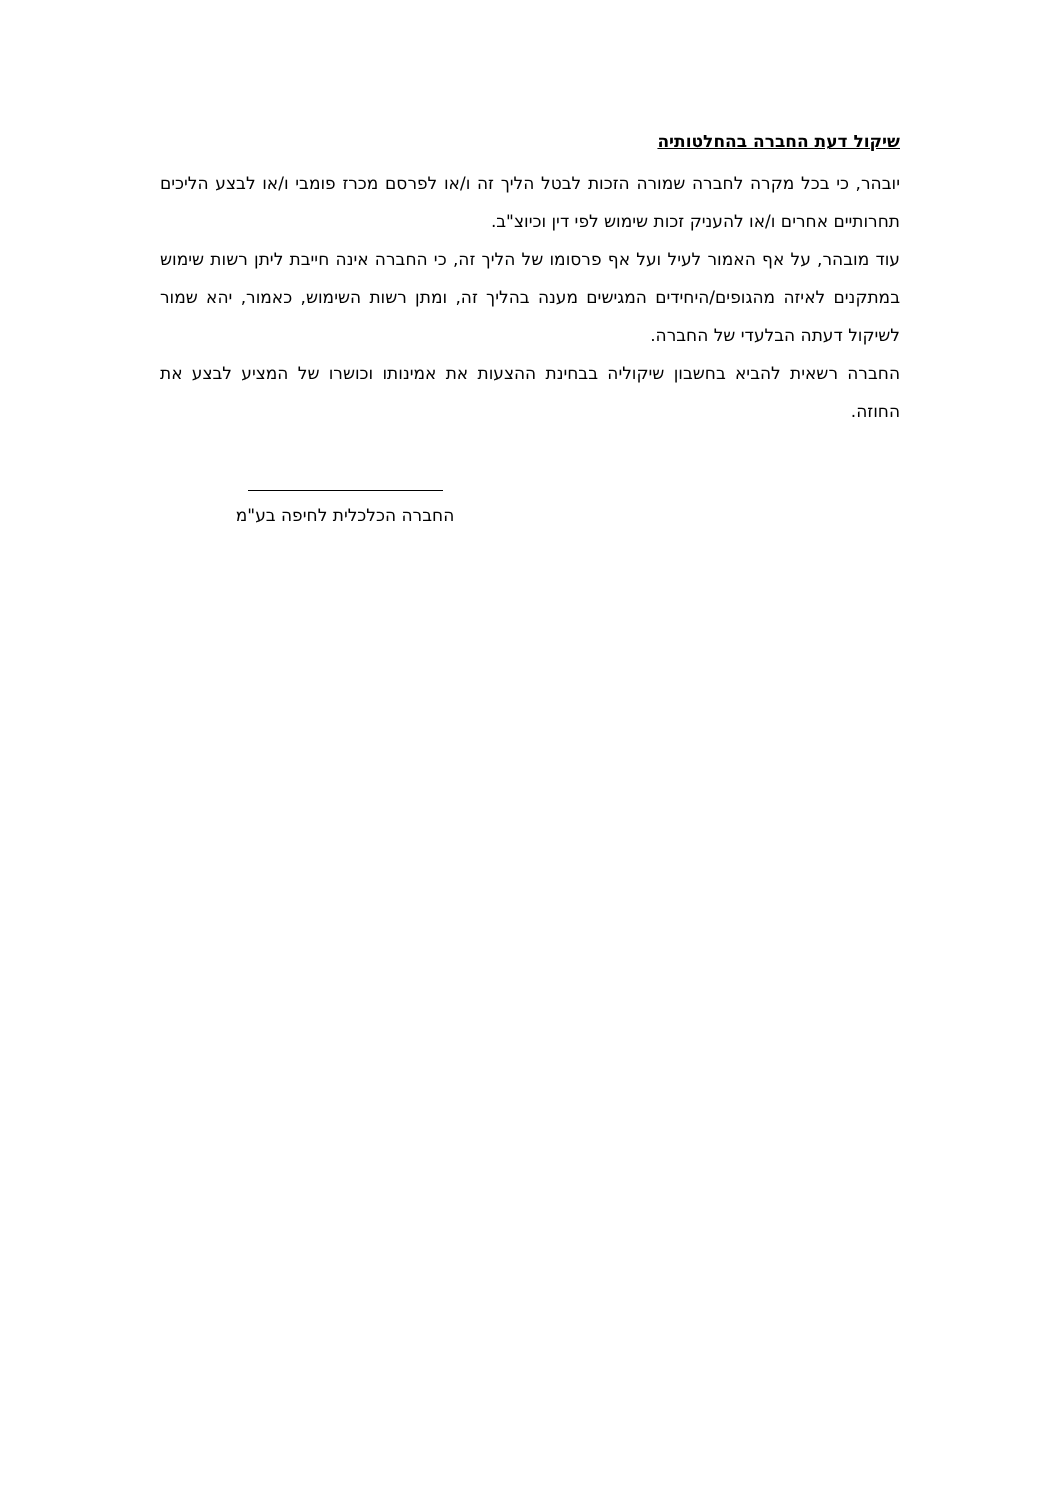שיקול דעת החברה בהחלטותיה
יובהר, כי בכל מקרה לחברה שמורה הזכות לבטל הליך זה ו/או לפרסם מכרז פומבי ו/או לבצע הליכים תחרותיים אחרים ו/או להעניק זכות שימוש לפי דין וכיוצ"ב.
עוד מובהר, על אף האמור לעיל ועל אף פרסומו של הליך זה, כי החברה אינה חייבת ליתן רשות שימוש במתקנים לאיזה מהגופים/היחידים המגישים מענה בהליך זה, ומתן רשות השימוש, כאמור, יהא שמור לשיקול דעתה הבלעדי של החברה.
החברה רשאית להביא בחשבון שיקוליה בבחינת ההצעות את אמינותו וכושרו של המציע לבצע את החוזה.
החברה הכלכלית לחיפה בע"מ